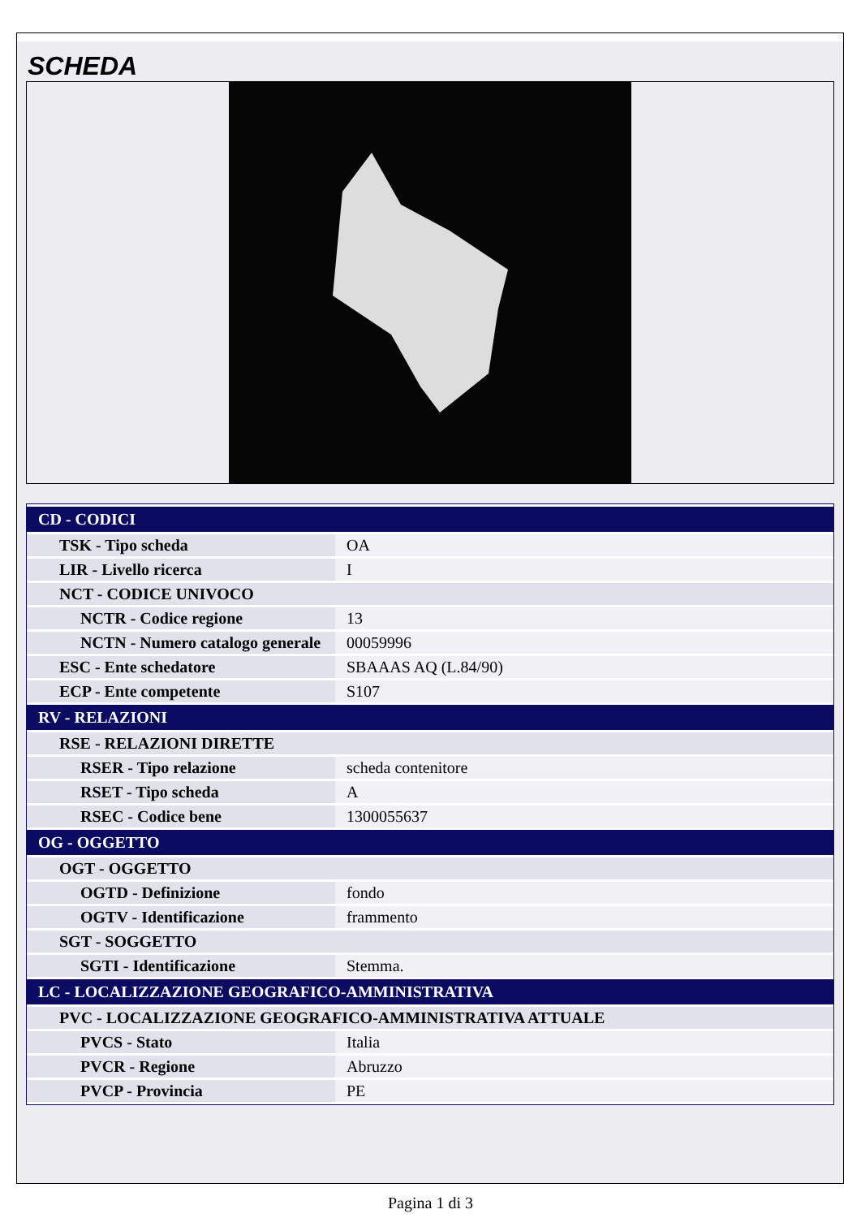SCHEDA
| CD - CODICI | |
| TSK - Tipo scheda | OA |
| LIR - Livello ricerca | I |
| NCT - CODICE UNIVOCO | |
| NCTR - Codice regione | 13 |
| NCTN - Numero catalogo generale | 00059996 |
| ESC - Ente schedatore | SBAAAS AQ (L.84/90) |
| ECP - Ente competente | S107 |
| RV - RELAZIONI | |
| RSE - RELAZIONI DIRETTE | |
| RSER - Tipo relazione | scheda contenitore |
| RSET - Tipo scheda | A |
| RSEC - Codice bene | 1300055637 |
| OG - OGGETTO | |
| OGT - OGGETTO | |
| OGTD - Definizione | fondo |
| OGTV - Identificazione | frammento |
| SGT - SOGGETTO | |
| SGTI - Identificazione | Stemma. |
| LC - LOCALIZZAZIONE GEOGRAFICO-AMMINISTRATIVA | |
| PVC - LOCALIZZAZIONE GEOGRAFICO-AMMINISTRATIVA ATTUALE | |
| PVCS - Stato | Italia |
| PVCR - Regione | Abruzzo |
| PVCP - Provincia | PE |
Pagina 1 di 3